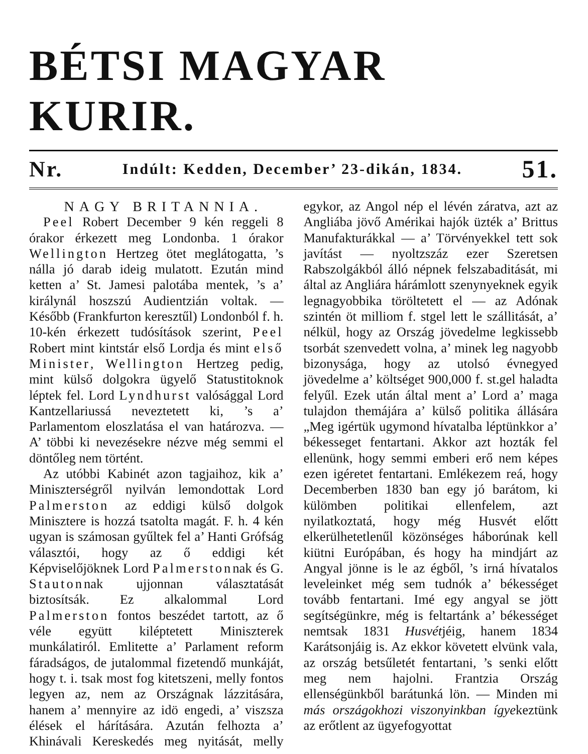BÉTSI MAGYAR KURIR.
Nr. Indúlt: Kedden, December’ 23-dikán, 1834. 51.
NAGY BRITANNIA.
Peel Robert December 9 kén reggeli 8 órakor érkezett meg Londonba. 1 órakor Wellington Hertzeg ötet meglátogatta, ’s nálla jó darab ideig mulatott. Ezután mind ketten a’ St. Jamesi palotába mentek, ’s a’ királynál hoszszú Audientzián voltak. — Később (Frankfurton keresztűl) Londonból f. h. 10-kén érkezett tudósítások szerint, Peel Robert mint kintstár első Lordja és mint első Minister, Wellington Hertzeg pedig, mint külső dolgokra ügyelő Statustitoknok léptek fel. Lord Lyndhurst valósággal Lord Kantzellariussá neveztetett ki, ’s a’ Parlamentom eloszlatása el van határozva. — A’ többi ki nevezésekre nézve még semmi el döntőleg nem történt.
Az utóbbi Kabinét azon tagjaihoz, kik a’ Miniszterségről nyilván lemondottak Lord Palmerston az eddigi külső dolgok Minisztere is hozzá tsatolta magát. F. h. 4 kén ugyan is számosan gyűltek fel a’ Hanti Grófság választói, hogy az ő eddigi két Képviselőjöknek Lord Palmerstonnak és G. Stautonnak ujjonnan választatását biztosítsák. Ez alkalommal Lord Palmerston fontos beszédet tartott, az ő véle együtt kiléptetett Miniszterek munkálatiról. Emlitette a’ Parlament reform fáradságos, de jutalommal fizetendő munkáját, hogy t. i. tsak most fog kitetszeni, melly fontos legyen az, nem az Országnak lázzitására, hanem a’ mennyire az idö engedi, a’ viszsza élések el hárítására. Azután felhozta a’ Khinávali Kereskedés meg nyitását, melly egykor, az Angol nép el lévén záratva, azt az Angliába jövő Amérikai hajók üzték a’ Brittus Manufakturákkal — a’ Törvényekkel tett sok javítást — nyoltzszáz ezer Szeretsen Rabszolgákból álló népnek felszabaditását, mi által az Angliára hárámlott szenynyeknek egyik legnagyobbika töröltetett el — az Adónak szintén öt milliom f. stgel lett le szállitását, a’ nélkül, hogy az Ország jövedelme legkissebb tsorbát szenvedett volna, a’ minek leg nagyobb bizonysága, hogy az utolsó évnegyed jövedelme a’ költséget 900,000 f. st.gel haladta felyűl. Ezek után által ment a’ Lord a’ maga tulajdon themájára a’ külső politika állására „Meg igértük ugymond hívatalba léptünkkor a’ békesseget fentartani. Akkor azt hozták fel ellenünk, hogy semmi emberi erő nem képes ezen igéretet fentartani. Emlékezem reá, hogy Decemberben 1830 ban egy jó barátom, ki külömben politikai ellenfelem, azt nyilatkoztatá, hogy még Husvét előtt elkerülhetetlenűl közönséges háborúnak kell kiütni Európában, és hogy ha mindjárt az Angyal jönne is le az égből, ’s irná hívatalos leveleinket még sem tudnók a’ békességet tovább fentartani. Imé egy angyal se jött segítségünkre, még is feltartánk a’ békességet nemtsak 1831 Husvétjéig, hanem 1834 Karátsonjáig is. Az ekkor követett elvünk vala, az ország betsűletét fentartani, ’s senki előtt meg nem hajolni. Frantzia Ország ellenségünkből barátunká lön. — Minden mi más országokhozi viszonyinkban ígyekeztünk az erőtlent az ügyefogyottat